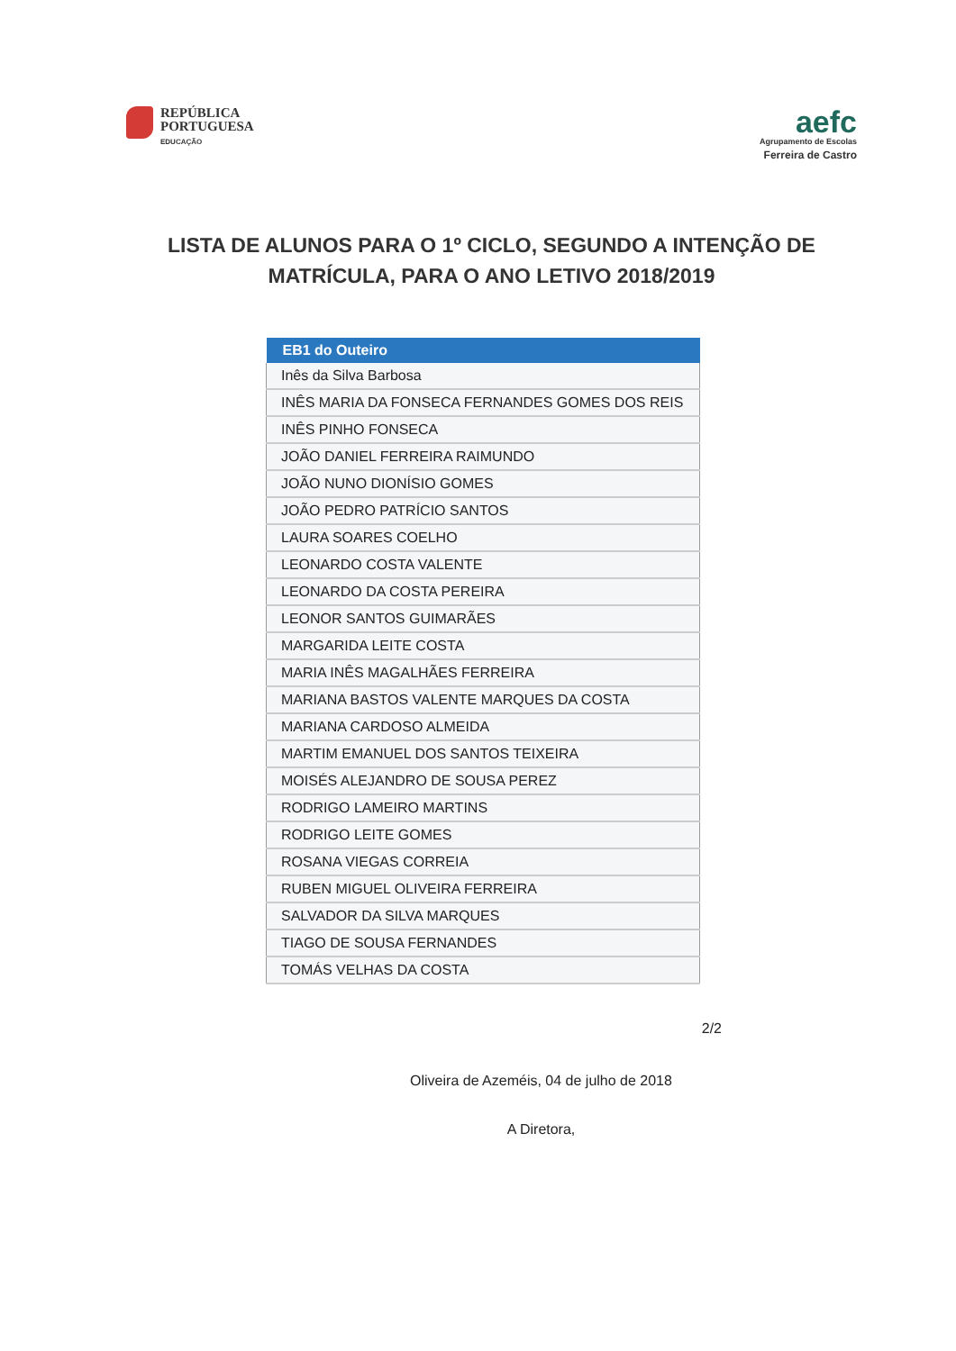REPÚBLICA
PORTUGUESA
EDUCAÇÃO
aefc
Agrupamento de Escolas
Ferreira de Castro
LISTA DE ALUNOS PARA O 1º CICLO, SEGUNDO A INTENÇÃO DE MATRÍCULA, PARA O ANO LETIVO 2018/2019
| EB1 do Outeiro |
| --- |
| Inês da Silva Barbosa |
| INÊS MARIA DA FONSECA FERNANDES GOMES DOS REIS |
| INÊS PINHO FONSECA |
| JOÃO DANIEL FERREIRA RAIMUNDO |
| JOÃO NUNO DIONÍSIO GOMES |
| JOÃO PEDRO PATRÍCIO SANTOS |
| LAURA SOARES COELHO |
| LEONARDO COSTA VALENTE |
| LEONARDO DA COSTA PEREIRA |
| LEONOR SANTOS GUIMARÃES |
| MARGARIDA LEITE COSTA |
| MARIA INÊS MAGALHÃES FERREIRA |
| MARIANA BASTOS VALENTE MARQUES DA COSTA |
| MARIANA CARDOSO ALMEIDA |
| MARTIM EMANUEL DOS SANTOS TEIXEIRA |
| MOISÉS ALEJANDRO DE SOUSA PEREZ |
| RODRIGO LAMEIRO MARTINS |
| RODRIGO LEITE GOMES |
| ROSANA VIEGAS CORREIA |
| RUBEN MIGUEL OLIVEIRA FERREIRA |
| SALVADOR DA SILVA MARQUES |
| TIAGO DE SOUSA FERNANDES |
| TOMÁS VELHAS DA COSTA |
2/2
Oliveira de Azeméis, 04 de julho de 2018
A Diretora,